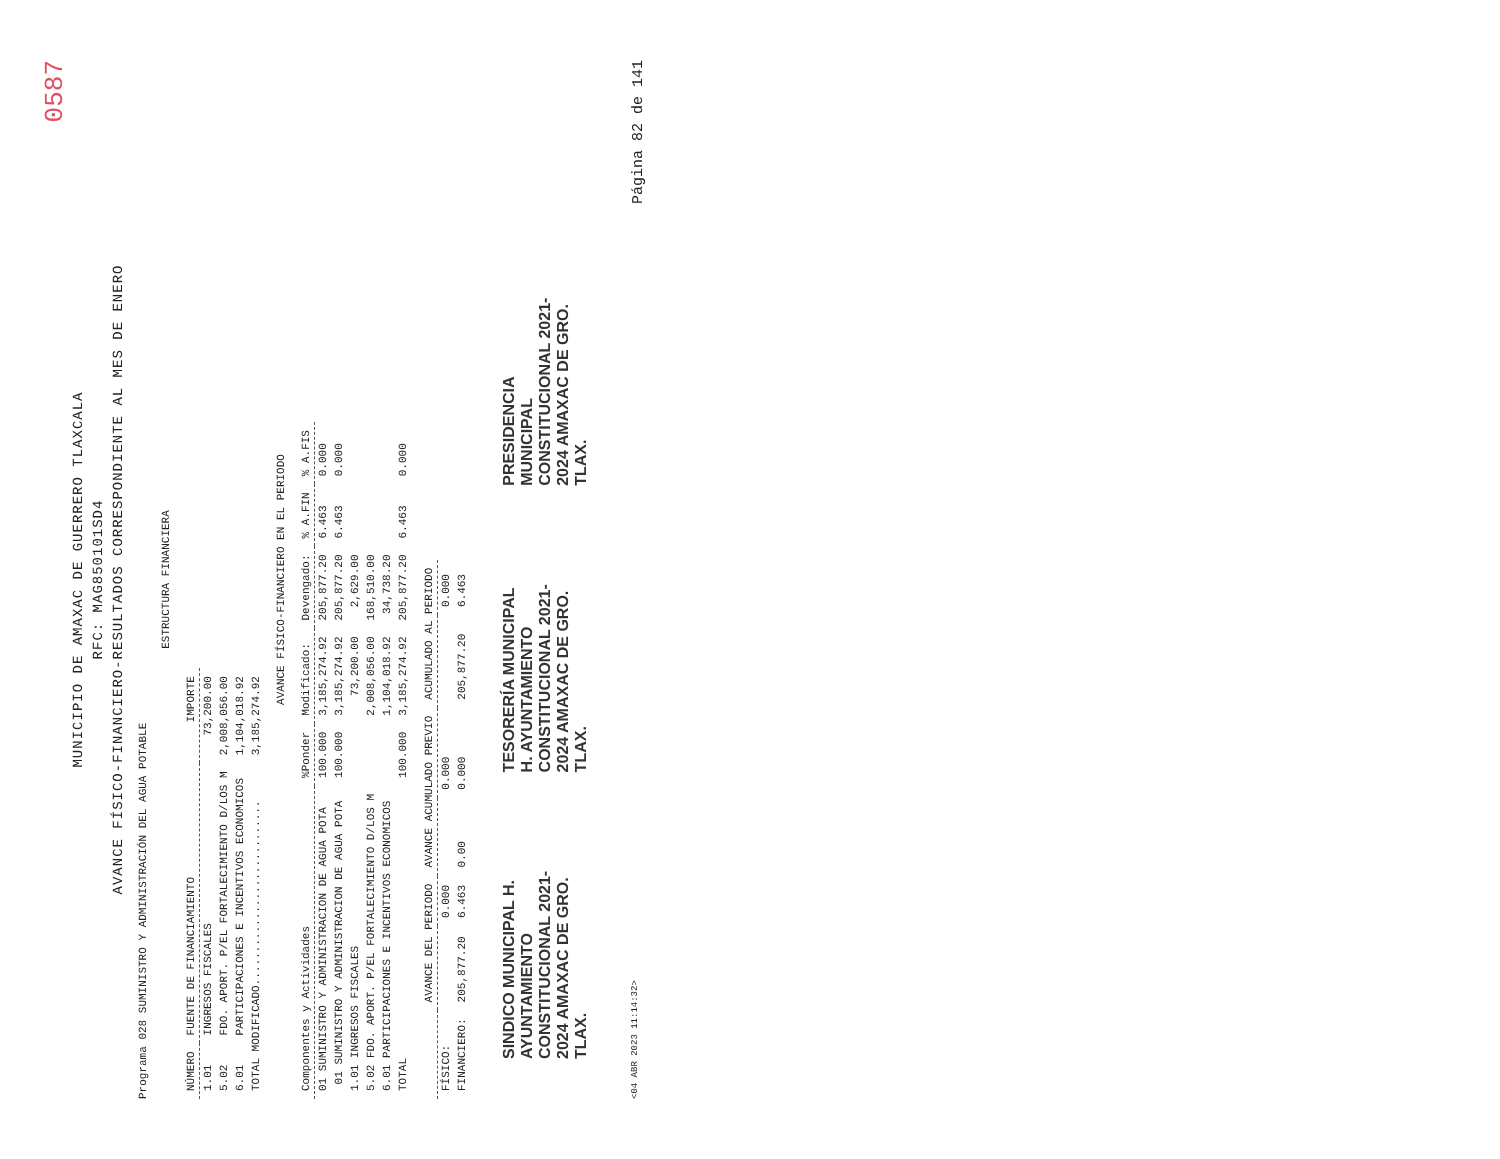0587
MUNICIPIO DE AMAXAC DE GUERRERO TLAXCALA
RFC: MAG850101SD4
AVANCE FÍSICO-FINANCIERO-RESULTADOS CORRESPONDIENTE AL MES DE ENERO
Programa 028 SUMINISTRO Y ADMINISTRACIÓN DEL AGUA POTABLE
ESTRUCTURA FINANCIERA
| NÚMERO | FUENTE DE FINANCIAMIENTO | IMPORTE |
| --- | --- | --- |
| 1.01 | INGRESOS FISCALES | 73,200.00 |
| 5.02 | FDO. APORT. P/EL FORTALECIMIENTO D/LOS M | 2,008,056.00 |
| 6.01 | PARTICIPACIONES E INCENTIVOS ECONOMICOS | 1,104,018.92 |
| TOTAL MODIFICADO............................ | | 3,185,274.92 |
AVANCE FÍSICO-FINANCIERO EN EL PERIODO
| Componentes y Actividades | %Ponder | Modificado: | Devengado: | % A.FIN | % A.FIS |
| --- | --- | --- | --- | --- | --- |
| 01 SUMINISTRO Y ADMINISTRACION DE AGUA POTA | 100.000 | 3,185,274.92 | 205,877.20 | 6.463 | 0.000 |
| 01 SUMINISTRO Y ADMINISTRACION DE AGUA POTA | 100.000 | 3,185,274.92 | 205,877.20 | 6.463 | 0.000 |
| 1.01 INGRESOS FISCALES | | 73,200.00 | 2,629.00 | | |
| 5.02 FDO. APORT. P/EL FORTALECIMIENTO D/LOS M | | 2,008,056.00 | 168,510.00 | | |
| 6.01 PARTICIPACIONES E INCENTIVOS ECONOMICOS | | 1,104,018.92 | 34,738.20 | | |
| TOTAL | 100.000 | 3,185,274.92 | 205,877.20 | 6.463 | 0.000 |
| | AVANCE DEL PERIODO | | AVANCE ACUMULADO PREVIO | | ACUMULADO AL PERIODO | |
| --- | --- | --- | --- | --- | --- | --- |
| FÍSICO: | | 0.000 | | 0.000 | | 0.000 |
| FINANCIERO: | 205,877.20 | 6.463 | 0.00 | 0.000 | 205,877.20 | 6.463 |
SINDICO MUNICIPAL H. AYUNTAMIENTO CONSTITUCIONAL 2021-2024 AMAXAC DE GRO. TLAX.
TESORERÍA MUNICIPAL H. AYUNTAMIENTO CONSTITUCIONAL 2021-2024 AMAXAC DE GRO. TLAX.
PRESIDENCIA MUNICIPAL CONSTITUCIONAL 2021-2024 AMAXAC DE GRO. TLAX.
<04 ABR 2023 11:14:32> Página 82 de 141